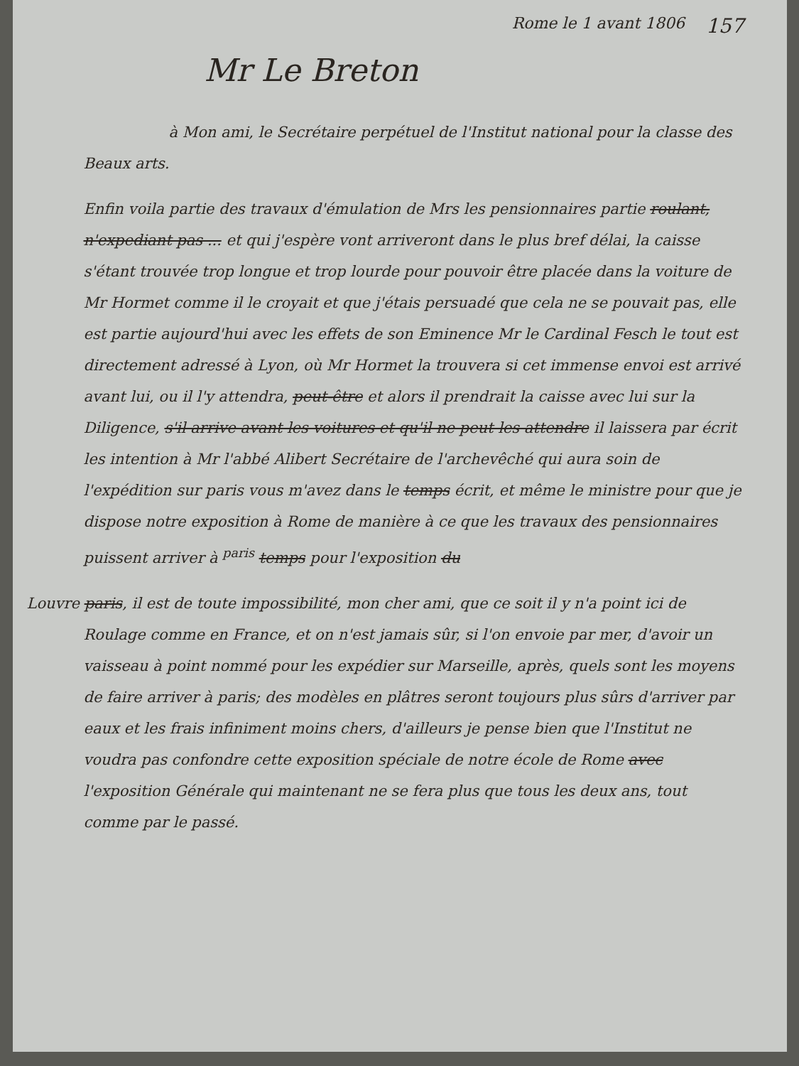Rome le 1 avant 1806 157
Mr Le Breton
à Mon ami, le Secrétaire perpétuel de l'Institut national pour la classe des Beaux arts.
Enfin voila partie des travaux d'émulation de Mrs les pensionnaires partie roulant, n'expediant pas ... et qui j'espère vont arriveront dans le plus bref délai, la caisse s'étant trouvée trop longue et trop lourde pour pouvoir être placée dans la voiture de Mr Hormet comme il le croyait et que j'étais persuadé que cela ne se pouvait pas, elle est partie aujourd'hui avec les effets de son Eminence Mr le Cardinal Fesch le tout est directement adressé à Lyon, où Mr Hormet la trouvera si cet immense envoi est arrivé avant lui, ou il l'y attendra, peut-être et alors il prendrait la caisse avec lui sur la Diligence, s'il arrive avant les voitures et qu'il ne peut les attendre il laissera par écrit les intention à Mr l'abbé Alibert Secrétaire de l'archevêché qui aura soin de l'expédition sur paris vous m'avez dans le temps écrit, et même le ministre pour que je dispose notre exposition à Rome de manière à ce que les travaux des pensionnaires puissent arriver à <sup>paris</sup> temps pour l'exposition du
Louvre paris, il est de toute impossibilité, mon cher ami, que ce soit il y n'a point ici de Roulage comme en France, et on n'est jamais sûr, si l'on envoie par mer, d'avoir un vaisseau à point nommé pour les expédier sur Marseille, après, quels sont les moyens de faire arriver à paris; des modèles en plâtres seront toujours plus sûrs d'arriver par eaux et les frais infiniment moins chers, d'ailleurs je pense bien que l'Institut ne voudra pas confondre cette exposition spéciale de notre école de Rome avec l'exposition Générale qui maintenant ne se fera plus que tous les deux ans, tout comme par le passé.